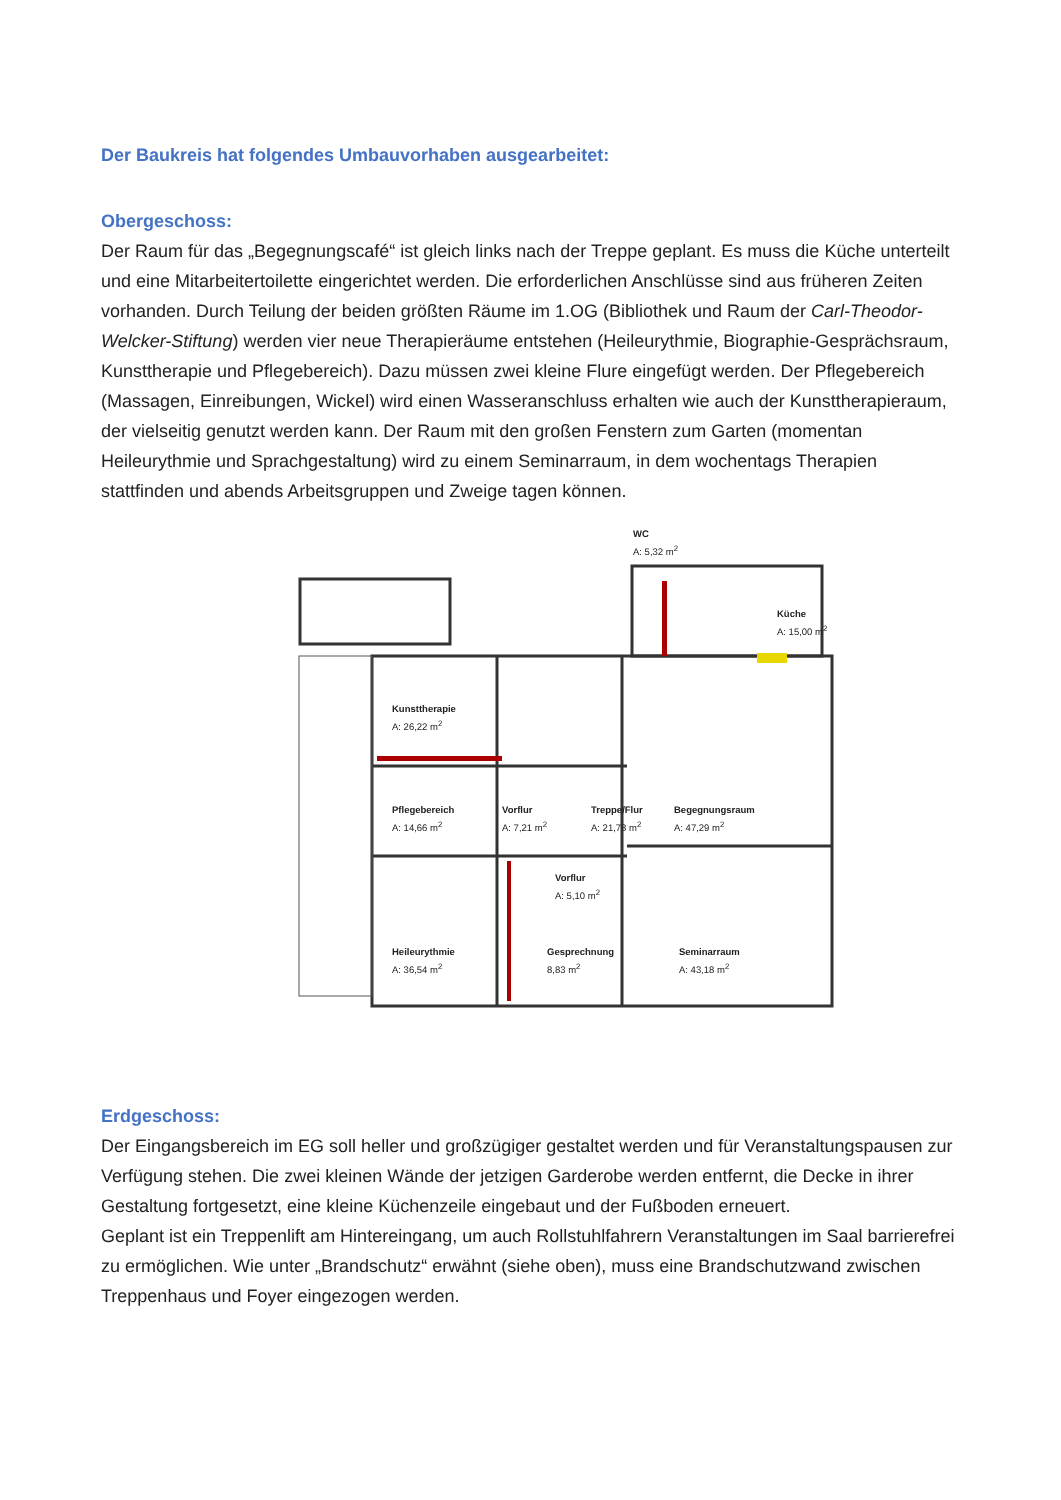Der Baukreis hat folgendes Umbauvorhaben ausgearbeitet:
Obergeschoss:
Der Raum für das „Begegnungscafé“ ist gleich links nach der Treppe geplant. Es muss die Küche unterteilt und eine Mitarbeitertoilette eingerichtet werden. Die erforderlichen Anschlüsse sind aus früheren Zeiten vorhanden. Durch Teilung der beiden größten Räume im 1.OG (Bibliothek und Raum der Carl-Theodor-Welcker-Stiftung) werden vier neue Therapieräume entstehen (Heileurythmie, Biographie-Gesprächsraum, Kunsttherapie und Pflegebereich). Dazu müssen zwei kleine Flure eingefügt werden. Der Pflegebereich (Massagen, Einreibungen, Wickel) wird einen Wasseranschluss erhalten wie auch der Kunsttherapieraum, der vielseitig genutzt werden kann. Der Raum mit den großen Fenstern zum Garten (momentan Heileurythmie und Sprachgestaltung) wird zu einem Seminarraum, in dem wochentags Therapien stattfinden und abends Arbeitsgruppen und Zweige tagen können.
WC
A: 5,32 m<sup>2</sup>
Küche
A: 15,00 m<sup>2</sup>
Kunsttherapie
A: 26,22 m<sup>2</sup>
Pflegebereich
A: 14,66 m<sup>2</sup>
Vorflur
A: 7,21 m<sup>2</sup>
Treppe/Flur
A: 21,78 m<sup>2</sup>
Begegnungsraum
A: 47,29 m<sup>2</sup>
Vorflur
A: 5,10 m<sup>2</sup>
Heileurythmie
A: 36,54 m<sup>2</sup>
Gesprechnung
8,83 m<sup>2</sup>
Seminarraum
A: 43,18 m<sup>2</sup>
Erdgeschoss:
Der Eingangsbereich im EG soll heller und großzügiger gestaltet werden und für Veranstaltungspausen zur Verfügung stehen. Die zwei kleinen Wände der jetzigen Garderobe werden entfernt, die Decke in ihrer Gestaltung fortgesetzt, eine kleine Küchenzeile eingebaut und der Fußboden erneuert.
Geplant ist ein Treppenlift am Hintereingang, um auch Rollstuhlfahrern Veranstaltungen im Saal barrierefrei zu ermöglichen. Wie unter „Brandschutz“ erwähnt (siehe oben), muss eine Brandschutzwand zwischen Treppenhaus und Foyer eingezogen werden.